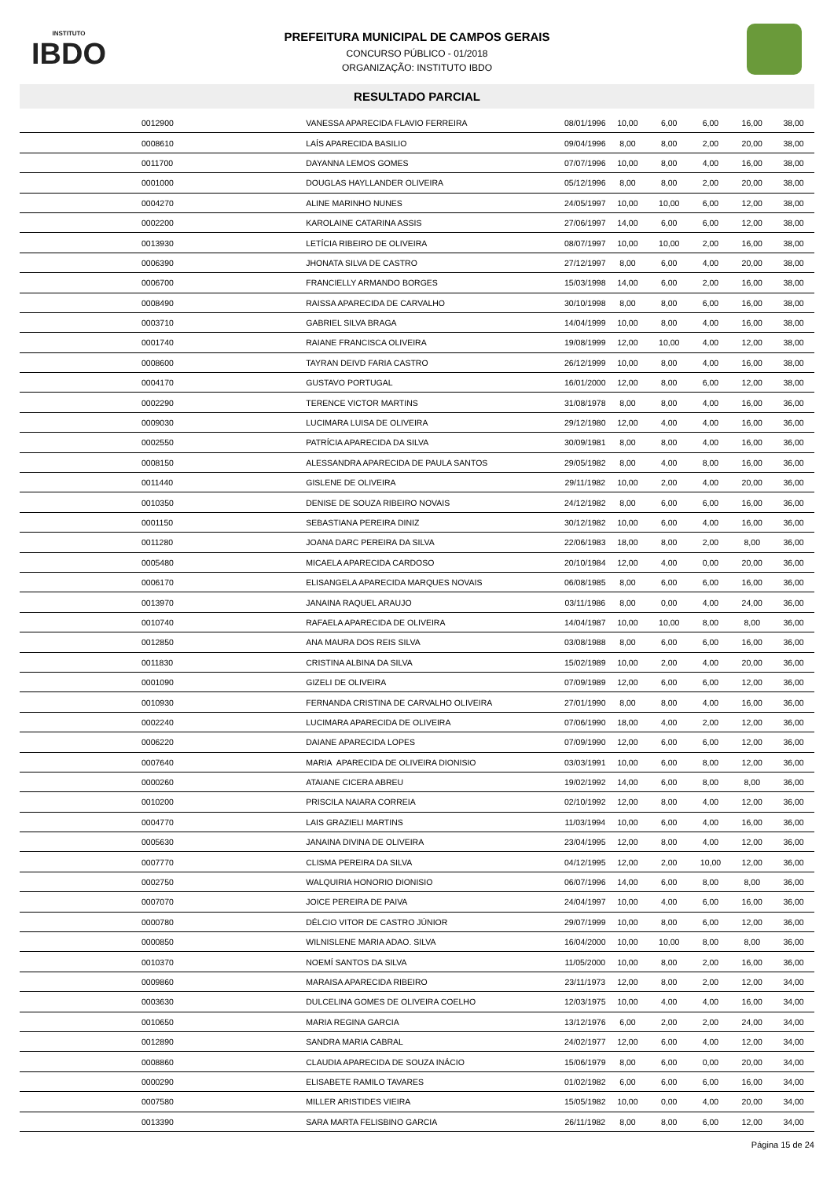INSTITUTO
IBDO
PREFEITURA MUNICIPAL DE CAMPOS GERAIS
CONCURSO PÚBLICO - 01/2018
ORGANIZAÇÃO: INSTITUTO IBDO
RESULTADO PARCIAL
| 0012900 | VANESSA APARECIDA FLAVIO FERREIRA | 08/01/1996 | 10,00 | 6,00 | 6,00 | 16,00 | 38,00 |
| 0008610 | LAÍS APARECIDA BASILIO | 09/04/1996 | 8,00 | 8,00 | 2,00 | 20,00 | 38,00 |
| 0011700 | DAYANNA LEMOS GOMES | 07/07/1996 | 10,00 | 8,00 | 4,00 | 16,00 | 38,00 |
| 0001000 | DOUGLAS HAYLLANDER OLIVEIRA | 05/12/1996 | 8,00 | 8,00 | 2,00 | 20,00 | 38,00 |
| 0004270 | ALINE MARINHO NUNES | 24/05/1997 | 10,00 | 10,00 | 6,00 | 12,00 | 38,00 |
| 0002200 | KAROLAINE CATARINA ASSIS | 27/06/1997 | 14,00 | 6,00 | 6,00 | 12,00 | 38,00 |
| 0013930 | LETÍCIA RIBEIRO DE OLIVEIRA | 08/07/1997 | 10,00 | 10,00 | 2,00 | 16,00 | 38,00 |
| 0006390 | JHONATA SILVA DE CASTRO | 27/12/1997 | 8,00 | 6,00 | 4,00 | 20,00 | 38,00 |
| 0006700 | FRANCIELLY ARMANDO BORGES | 15/03/1998 | 14,00 | 6,00 | 2,00 | 16,00 | 38,00 |
| 0008490 | RAISSA APARECIDA DE CARVALHO | 30/10/1998 | 8,00 | 8,00 | 6,00 | 16,00 | 38,00 |
| 0003710 | GABRIEL SILVA BRAGA | 14/04/1999 | 10,00 | 8,00 | 4,00 | 16,00 | 38,00 |
| 0001740 | RAIANE FRANCISCA OLIVEIRA | 19/08/1999 | 12,00 | 10,00 | 4,00 | 12,00 | 38,00 |
| 0008600 | TAYRAN DEIVD FARIA CASTRO | 26/12/1999 | 10,00 | 8,00 | 4,00 | 16,00 | 38,00 |
| 0004170 | GUSTAVO PORTUGAL | 16/01/2000 | 12,00 | 8,00 | 6,00 | 12,00 | 38,00 |
| 0002290 | TERENCE VICTOR MARTINS | 31/08/1978 | 8,00 | 8,00 | 4,00 | 16,00 | 36,00 |
| 0009030 | LUCIMARA LUISA DE OLIVEIRA | 29/12/1980 | 12,00 | 4,00 | 4,00 | 16,00 | 36,00 |
| 0002550 | PATRÍCIA APARECIDA DA SILVA | 30/09/1981 | 8,00 | 8,00 | 4,00 | 16,00 | 36,00 |
| 0008150 | ALESSANDRA APARECIDA DE PAULA SANTOS | 29/05/1982 | 8,00 | 4,00 | 8,00 | 16,00 | 36,00 |
| 0011440 | GISLENE DE OLIVEIRA | 29/11/1982 | 10,00 | 2,00 | 4,00 | 20,00 | 36,00 |
| 0010350 | DENISE DE SOUZA RIBEIRO NOVAIS | 24/12/1982 | 8,00 | 6,00 | 6,00 | 16,00 | 36,00 |
| 0001150 | SEBASTIANA PEREIRA DINIZ | 30/12/1982 | 10,00 | 6,00 | 4,00 | 16,00 | 36,00 |
| 0011280 | JOANA DARC PEREIRA DA SILVA | 22/06/1983 | 18,00 | 8,00 | 2,00 | 8,00 | 36,00 |
| 0005480 | MICAELA APARECIDA CARDOSO | 20/10/1984 | 12,00 | 4,00 | 0,00 | 20,00 | 36,00 |
| 0006170 | ELISANGELA APARECIDA MARQUES NOVAIS | 06/08/1985 | 8,00 | 6,00 | 6,00 | 16,00 | 36,00 |
| 0013970 | JANAINA RAQUEL ARAUJO | 03/11/1986 | 8,00 | 0,00 | 4,00 | 24,00 | 36,00 |
| 0010740 | RAFAELA APARECIDA DE OLIVEIRA | 14/04/1987 | 10,00 | 10,00 | 8,00 | 8,00 | 36,00 |
| 0012850 | ANA MAURA DOS REIS SILVA | 03/08/1988 | 8,00 | 6,00 | 6,00 | 16,00 | 36,00 |
| 0011830 | CRISTINA ALBINA DA SILVA | 15/02/1989 | 10,00 | 2,00 | 4,00 | 20,00 | 36,00 |
| 0001090 | GIZELI DE OLIVEIRA | 07/09/1989 | 12,00 | 6,00 | 6,00 | 12,00 | 36,00 |
| 0010930 | FERNANDA CRISTINA DE CARVALHO OLIVEIRA | 27/01/1990 | 8,00 | 8,00 | 4,00 | 16,00 | 36,00 |
| 0002240 | LUCIMARA APARECIDA DE OLIVEIRA | 07/06/1990 | 18,00 | 4,00 | 2,00 | 12,00 | 36,00 |
| 0006220 | DAIANE APARECIDA LOPES | 07/09/1990 | 12,00 | 6,00 | 6,00 | 12,00 | 36,00 |
| 0007640 | MARIA APARECIDA DE OLIVEIRA DIONISIO | 03/03/1991 | 10,00 | 6,00 | 8,00 | 12,00 | 36,00 |
| 0000260 | ATAIANE CICERA ABREU | 19/02/1992 | 14,00 | 6,00 | 8,00 | 8,00 | 36,00 |
| 0010200 | PRISCILA NAIARA CORREIA | 02/10/1992 | 12,00 | 8,00 | 4,00 | 12,00 | 36,00 |
| 0004770 | LAIS GRAZIELI MARTINS | 11/03/1994 | 10,00 | 6,00 | 4,00 | 16,00 | 36,00 |
| 0005630 | JANAINA DIVINA DE OLIVEIRA | 23/04/1995 | 12,00 | 8,00 | 4,00 | 12,00 | 36,00 |
| 0007770 | CLISMA PEREIRA DA SILVA | 04/12/1995 | 12,00 | 2,00 | 10,00 | 12,00 | 36,00 |
| 0002750 | WALQUIRIA HONORIO DIONISIO | 06/07/1996 | 14,00 | 6,00 | 8,00 | 8,00 | 36,00 |
| 0007070 | JOICE PEREIRA DE PAIVA | 24/04/1997 | 10,00 | 4,00 | 6,00 | 16,00 | 36,00 |
| 0000780 | DÉLCIO VITOR DE CASTRO JÚNIOR | 29/07/1999 | 10,00 | 8,00 | 6,00 | 12,00 | 36,00 |
| 0000850 | WILNISLENE MARIA ADAO. SILVA | 16/04/2000 | 10,00 | 10,00 | 8,00 | 8,00 | 36,00 |
| 0010370 | NOEMÍ SANTOS DA SILVA | 11/05/2000 | 10,00 | 8,00 | 2,00 | 16,00 | 36,00 |
| 0009860 | MARAISA APARECIDA RIBEIRO | 23/11/1973 | 12,00 | 8,00 | 2,00 | 12,00 | 34,00 |
| 0003630 | DULCELINA GOMES DE OLIVEIRA COELHO | 12/03/1975 | 10,00 | 4,00 | 4,00 | 16,00 | 34,00 |
| 0010650 | MARIA REGINA GARCIA | 13/12/1976 | 6,00 | 2,00 | 2,00 | 24,00 | 34,00 |
| 0012890 | SANDRA MARIA CABRAL | 24/02/1977 | 12,00 | 6,00 | 4,00 | 12,00 | 34,00 |
| 0008860 | CLAUDIA APARECIDA DE SOUZA INÁCIO | 15/06/1979 | 8,00 | 6,00 | 0,00 | 20,00 | 34,00 |
| 0000290 | ELISABETE RAMILO TAVARES | 01/02/1982 | 6,00 | 6,00 | 6,00 | 16,00 | 34,00 |
| 0007580 | MILLER ARISTIDES VIEIRA | 15/05/1982 | 10,00 | 0,00 | 4,00 | 20,00 | 34,00 |
| 0013390 | SARA MARTA FELISBINO GARCIA | 26/11/1982 | 8,00 | 8,00 | 6,00 | 12,00 | 34,00 |
Página 15 de 24